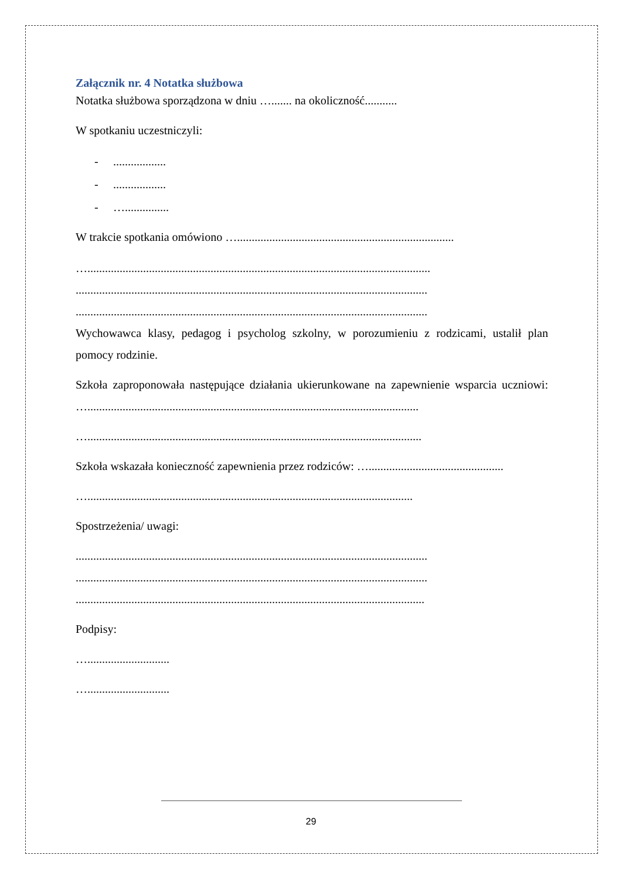Załącznik nr. 4 Notatka służbowa
Notatka służbowa sporządzona w dniu …....... na okoliczność...........
W spotkaniu uczestniczyli:
-..................
-..................
- …...............
W trakcie spotkania omówiono …..........................................................................
….....................................................................................................................
........................................................................................................................
........................................................................................................................
Wychowawca klasy, pedagog i psycholog szkolny, w porozumieniu z rodzicami, ustalił plan pomocy rodzinie.
Szkoła zaproponowała następujące działania ukierunkowane na zapewnienie wsparcia uczniowi: ….................................................................................................................
…..................................................................................................................
Szkoła wskazała konieczność zapewnienia przez rodziców: …..............................................
…...............................................................................................................
Spostrzeżenia/ uwagi:
........................................................................................................................
........................................................................................................................
.......................................................................................................................
Podpisy:
…............................
…............................
29